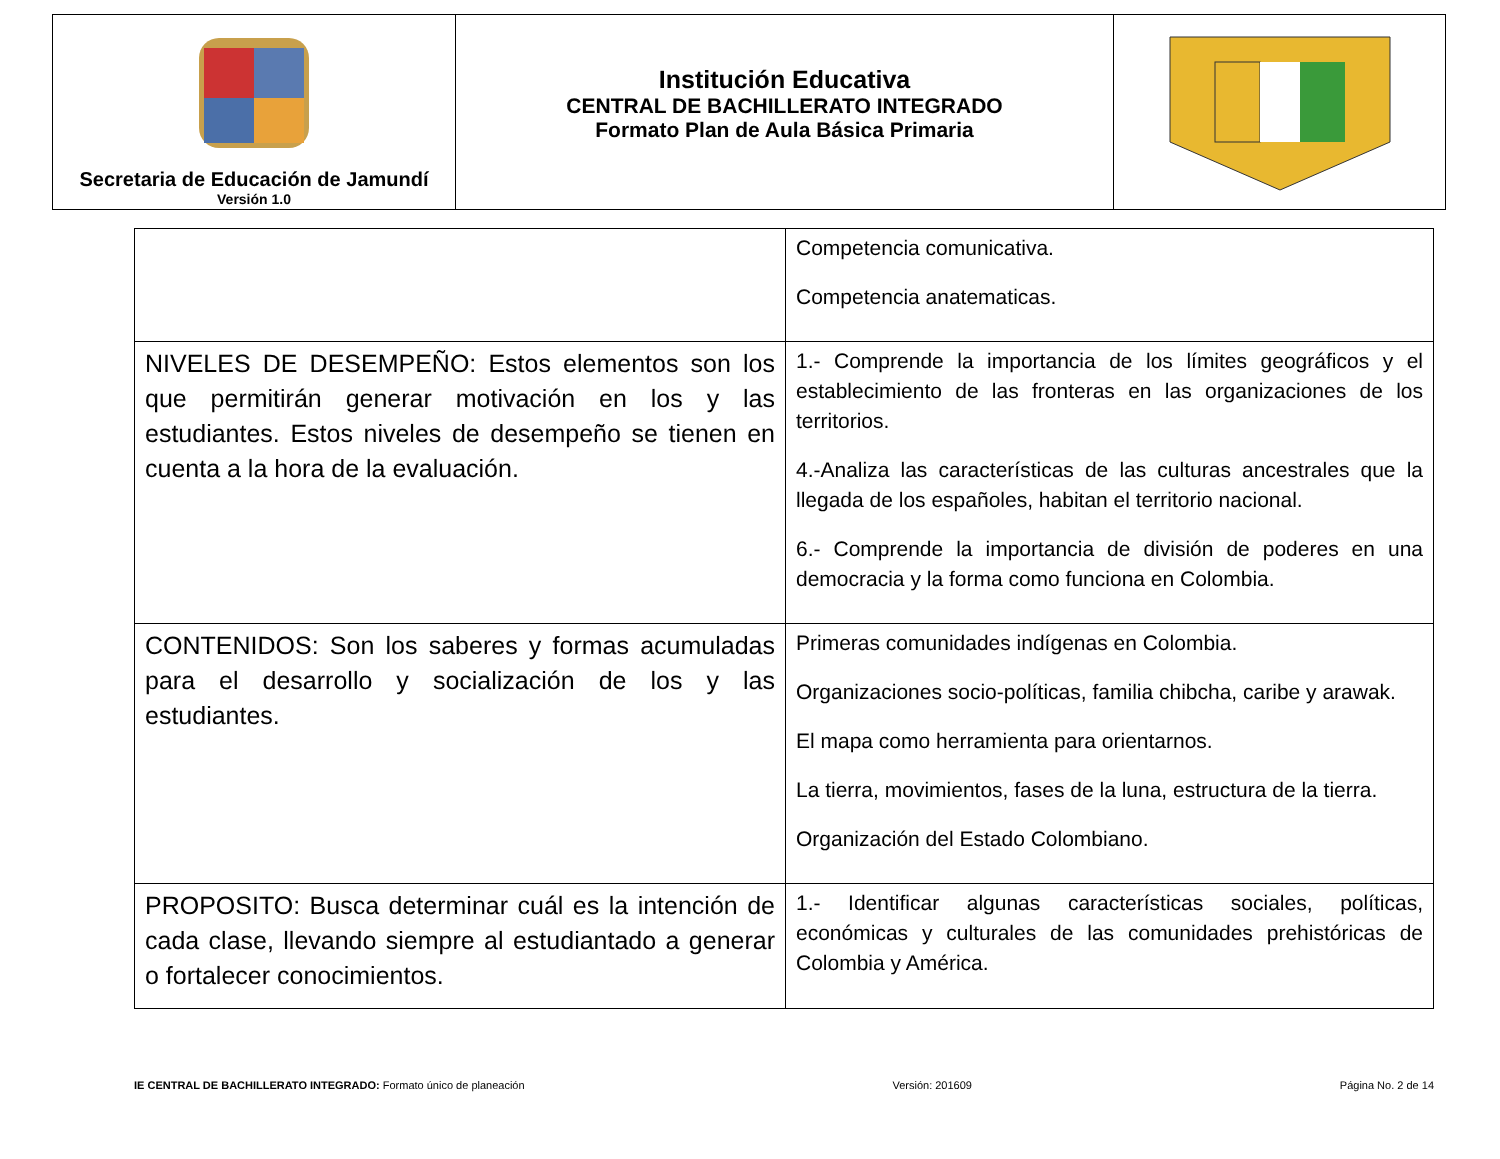| Secretaria de Educación de Jamundí Versión 1.0 | Institución Educativa CENTRAL DE BACHILLERATO INTEGRADO Formato Plan de Aula Básica Primaria | |
| | Competencia comunicativa. Competencia anatematicas. |
| NIVELES DE DESEMPEÑO: Estos elementos son los que permitirán generar motivación en los y las estudiantes. Estos niveles de desempeño se tienen en cuenta a la hora de la evaluación. | 1.- Comprende la importancia de los límites geográficos y el establecimiento de las fronteras en las organizaciones de los territorios. 4.-Analiza las características de las culturas ancestrales que la llegada de los españoles, habitan el territorio nacional. 6.- Comprende la importancia de división de poderes en una democracia y la forma como funciona en Colombia. |
| CONTENIDOS: Son los saberes y formas acumuladas para el desarrollo y socialización de los y las estudiantes. | Primeras comunidades indígenas en Colombia. Organizaciones socio-políticas, familia chibcha, caribe y arawak. El mapa como herramienta para orientarnos. La tierra, movimientos, fases de la luna, estructura de la tierra. Organización del Estado Colombiano. |
| PROPOSITO: Busca determinar cuál es la intención de cada clase, llevando siempre al estudiantado a generar o fortalecer conocimientos. | 1.- Identificar algunas características sociales, políticas, económicas y culturales de las comunidades prehistóricas de Colombia y América. |
IE CENTRAL DE BACHILLERATO INTEGRADO: Formato único de planeación Versión: 201609 Página No. 2 de 14